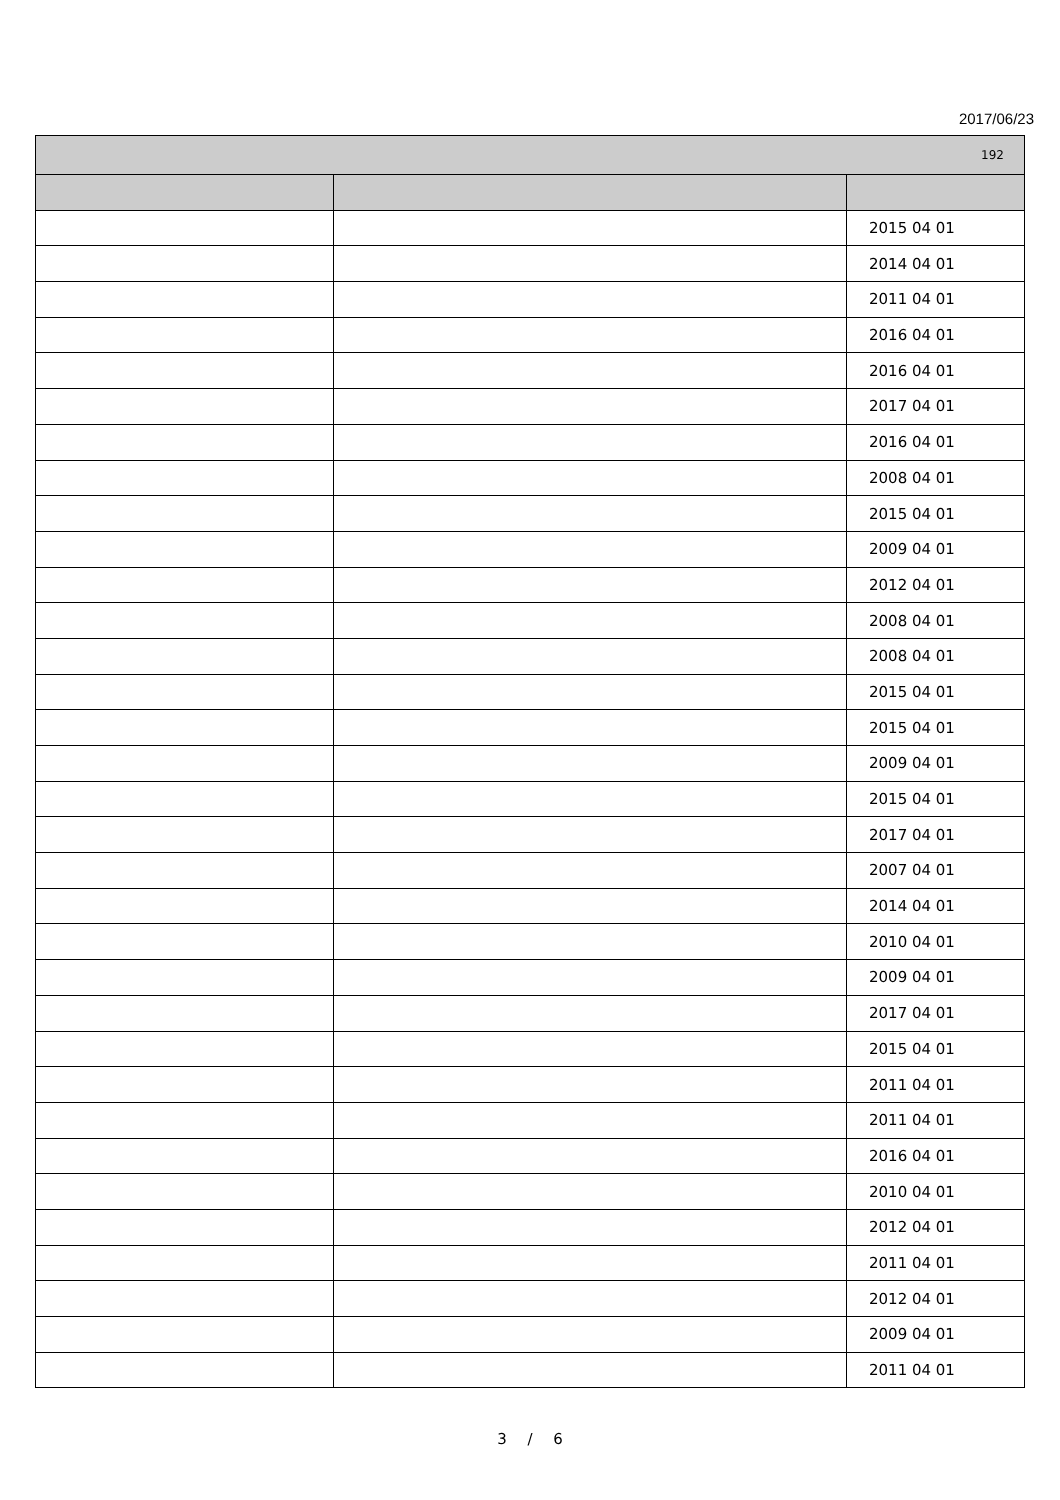2017/06/23
| 192 | | |
| --- | --- | --- |
| | | 2015 04 01 |
| | | 2014 04 01 |
| | | 2011 04 01 |
| | | 2016 04 01 |
| | | 2016 04 01 |
| | | 2017 04 01 |
| | | 2016 04 01 |
| | | 2008 04 01 |
| | | 2015 04 01 |
| | | 2009 04 01 |
| | | 2012 04 01 |
| | | 2008 04 01 |
| | | 2008 04 01 |
| | | 2015 04 01 |
| | | 2015 04 01 |
| | | 2009 04 01 |
| | | 2015 04 01 |
| | | 2017 04 01 |
| | | 2007 04 01 |
| | | 2014 04 01 |
| | | 2010 04 01 |
| | | 2009 04 01 |
| | | 2017 04 01 |
| | | 2015 04 01 |
| | | 2011 04 01 |
| | | 2011 04 01 |
| | | 2016 04 01 |
| | | 2010 04 01 |
| | | 2012 04 01 |
| | | 2011 04 01 |
| | | 2012 04 01 |
| | | 2009 04 01 |
| | | 2011 04 01 |
3 / 6